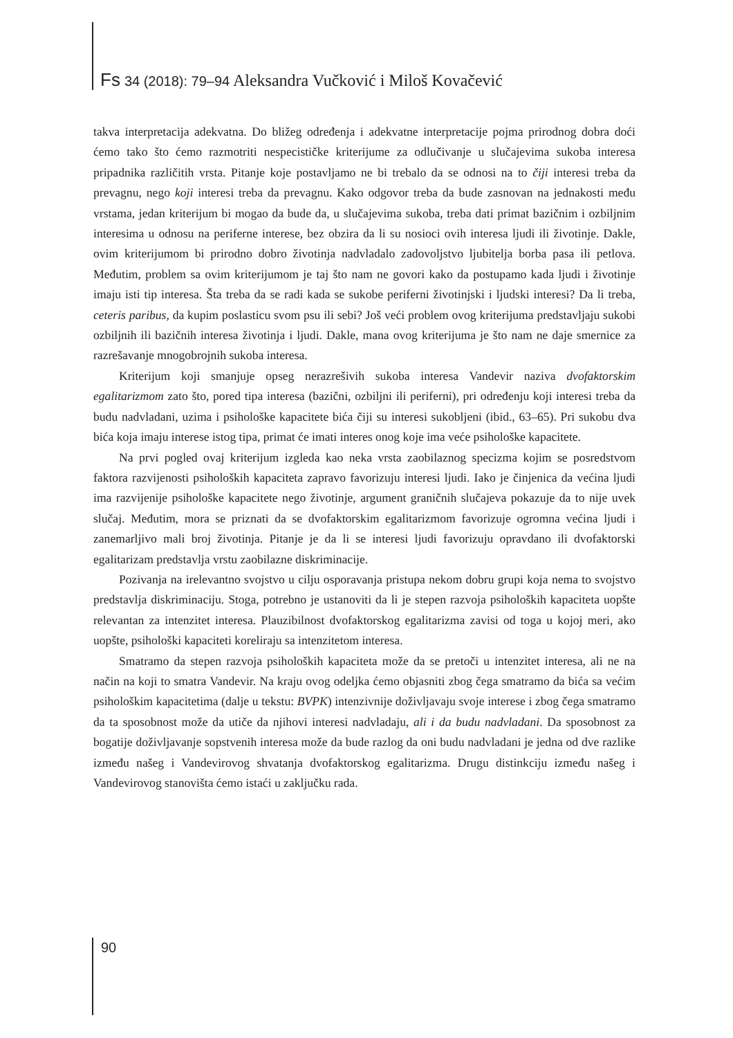Fs 34 (2018): 79–94 Aleksandra Vučković i Miloš Kovačević
takva interpretacija adekvatna. Do bližeg određenja i adekvatne interpretacije pojma prirodnog dobra doći ćemo tako što ćemo razmotriti nespecističke kriterijume za odlučivanje u slučajevima sukoba interesa pripadnika različitih vrsta. Pitanje koje postavljamo ne bi trebalo da se odnosi na to čiji interesi treba da prevagnu, nego koji interesi treba da prevagnu. Kako odgovor treba da bude zasnovan na jednakosti među vrstama, jedan kriterijum bi mogao da bude da, u slučajevima sukoba, treba dati primat bazičnim i ozbiljnim interesima u odnosu na periferne interese, bez obzira da li su nosioci ovih interesa ljudi ili životinje. Dakle, ovim kriterijumom bi prirodno dobro životinja nadvladalo zadovoljstvo ljubitelja borba pasa ili petlova. Međutim, problem sa ovim kriterijumom je taj što nam ne govori kako da postupamo kada ljudi i životinje imaju isti tip interesa. Šta treba da se radi kada se sukobe periferni životinjski i ljudski interesi? Da li treba, ceteris paribus, da kupim poslasticu svom psu ili sebi? Još veći problem ovog kriterijuma predstavljaju sukobi ozbiljnih ili bazičnih interesa životinja i ljudi. Dakle, mana ovog kriterijuma je što nam ne daje smernice za razrešavanje mnogobrojnih sukoba interesa.
Kriterijum koji smanjuje opseg nerazrešivih sukoba interesa Vandevir naziva dvofaktorskim egalitarizmom zato što, pored tipa interesa (bazični, ozbiljni ili periferni), pri određenju koji interesi treba da budu nadvladani, uzima i psihološke kapacitete bića čiji su interesi sukobljeni (ibid., 63–65). Pri sukobu dva bića koja imaju interese istog tipa, primat će imati interes onog koje ima veće psihološke kapacitete.
Na prvi pogled ovaj kriterijum izgleda kao neka vrsta zaobilaznog specizma kojim se posredstvom faktora razvijenosti psiholoških kapaciteta zapravo favorizuju interesi ljudi. Iako je činjenica da većina ljudi ima razvijenije psihološke kapacitete nego životinje, argument graničnih slučajeva pokazuje da to nije uvek slučaj. Međutim, mora se priznati da se dvofaktorskim egalitarizmom favorizuje ogromna većina ljudi i zanemarljivo mali broj životinja. Pitanje je da li se interesi ljudi favorizuju opravdano ili dvofaktorski egalitarizam predstavlja vrstu zaobilazne diskriminacije.
Pozivanja na irelevantno svojstvo u cilju osporavanja pristupa nekom dobru grupi koja nema to svojstvo predstavlja diskriminaciju. Stoga, potrebno je ustanoviti da li je stepen razvoja psiholoških kapaciteta uopšte relevantan za intenzitet interesa. Plauzibilnost dvofaktorskog egalitarizma zavisi od toga u kojoj meri, ako uopšte, psihološki kapaciteti koreliraju sa intenzitetom interesa.
Smatramo da stepen razvoja psiholoških kapaciteta može da se pretoči u intenzitet interesa, ali ne na način na koji to smatra Vandevir. Na kraju ovog odeljka ćemo objasniti zbog čega smatramo da bića sa većim psihološkim kapacitetima (dalje u tekstu: BVPK) intenzivnije doživljavaju svoje interese i zbog čega smatramo da ta sposobnost može da utiče da njihovi interesi nadvladaju, ali i da budu nadvladani. Da sposobnost za bogatije doživljavanje sopstvenih interesa može da bude razlog da oni budu nadvladani je jedna od dve razlike između našeg i Vandevirovog shvatanja dvofaktorskog egalitarizma. Drugu distinkciju između našeg i Vandevirovog stanovišta ćemo istaći u zaključku rada.
90